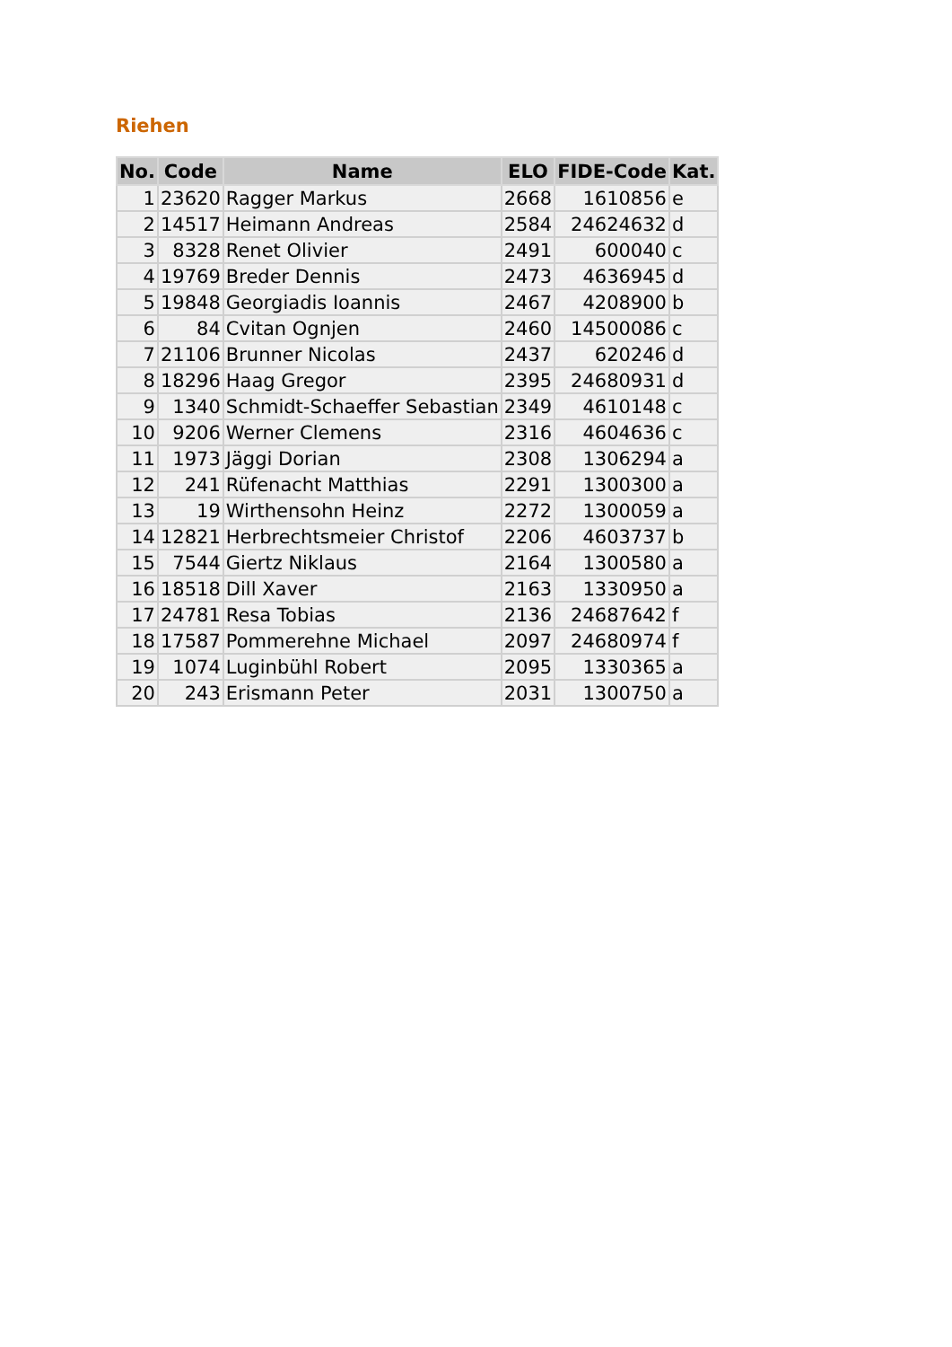Riehen
| No. | Code | Name | ELO | FIDE-Code | Kat. |
| --- | --- | --- | --- | --- | --- |
| 1 | 23620 | Ragger Markus | 2668 | 1610856 | e |
| 2 | 14517 | Heimann Andreas | 2584 | 24624632 | d |
| 3 | 8328 | Renet Olivier | 2491 | 600040 | c |
| 4 | 19769 | Breder Dennis | 2473 | 4636945 | d |
| 5 | 19848 | Georgiadis Ioannis | 2467 | 4208900 | b |
| 6 | 84 | Cvitan Ognjen | 2460 | 14500086 | c |
| 7 | 21106 | Brunner Nicolas | 2437 | 620246 | d |
| 8 | 18296 | Haag Gregor | 2395 | 24680931 | d |
| 9 | 1340 | Schmidt-Schaeffer Sebastian | 2349 | 4610148 | c |
| 10 | 9206 | Werner Clemens | 2316 | 4604636 | c |
| 11 | 1973 | Jäggi Dorian | 2308 | 1306294 | a |
| 12 | 241 | Rüfenacht Matthias | 2291 | 1300300 | a |
| 13 | 19 | Wirthensohn Heinz | 2272 | 1300059 | a |
| 14 | 12821 | Herbrechtsmeier Christof | 2206 | 4603737 | b |
| 15 | 7544 | Giertz Niklaus | 2164 | 1300580 | a |
| 16 | 18518 | Dill Xaver | 2163 | 1330950 | a |
| 17 | 24781 | Resa Tobias | 2136 | 24687642 | f |
| 18 | 17587 | Pommerehne Michael | 2097 | 24680974 | f |
| 19 | 1074 | Luginbühl Robert | 2095 | 1330365 | a |
| 20 | 243 | Erismann Peter | 2031 | 1300750 | a |